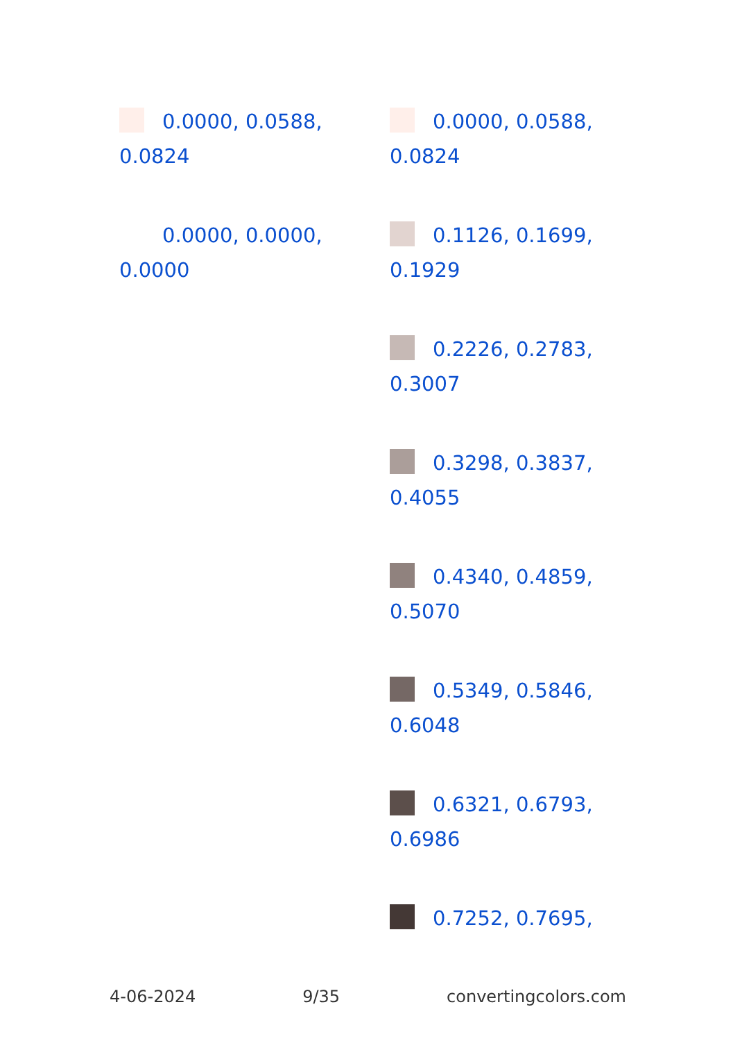0.0000, 0.0588, 0.0824
0.0000, 0.0000, 0.0000
0.0000, 0.0588, 0.0824
0.1126, 0.1699, 0.1929
0.2226, 0.2783, 0.3007
0.3298, 0.3837, 0.4055
0.4340, 0.4859, 0.5070
0.5349, 0.5846, 0.6048
0.6321, 0.6793, 0.6986
0.7252, 0.7695,
4-06-2024 9/35 convertingcolors.com